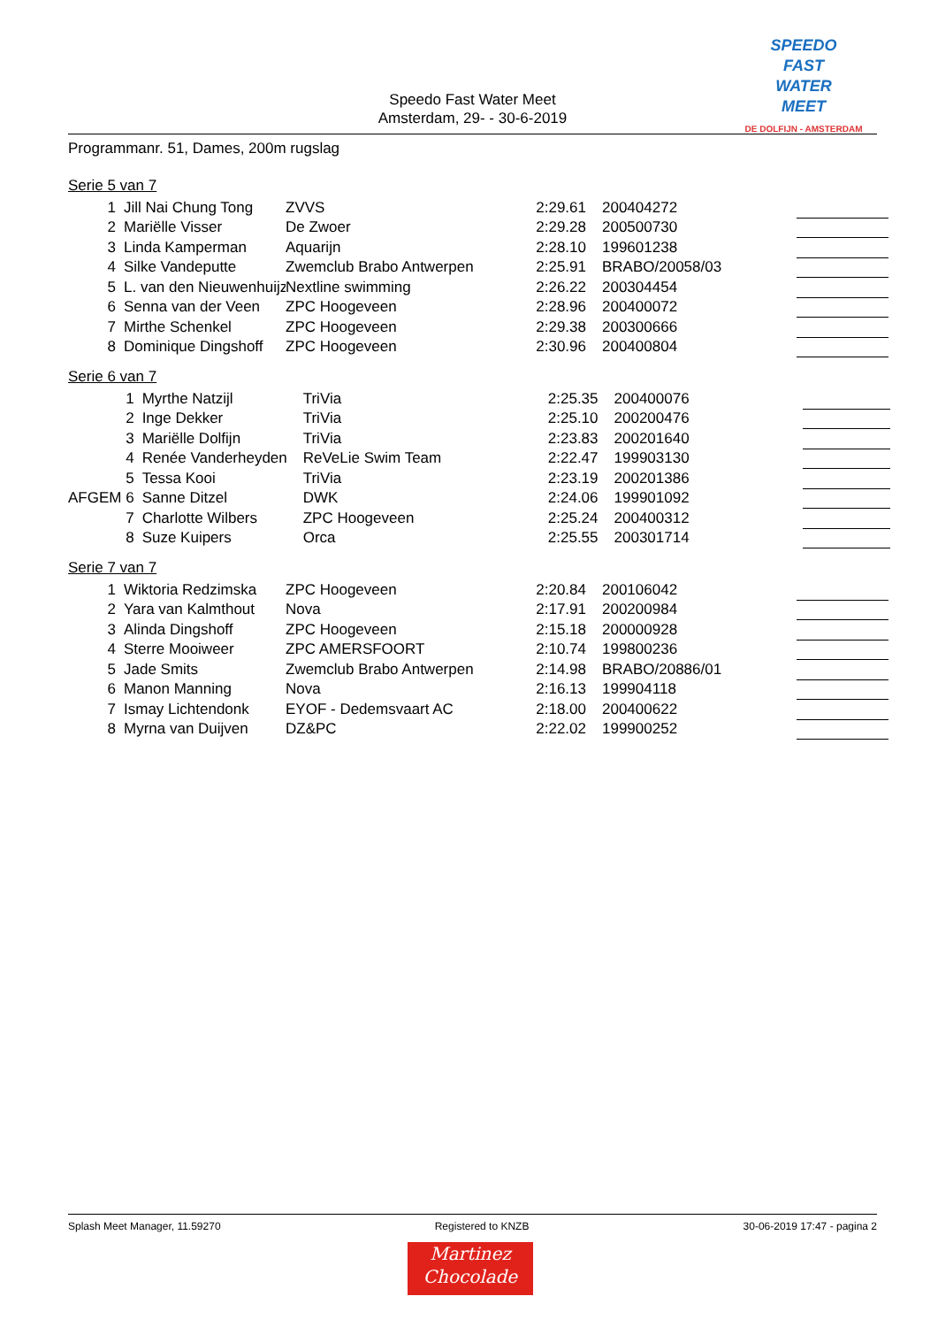Speedo Fast Water Meet
Amsterdam, 29- - 30-6-2019
SPEEDO
FAST
WATER
MEET
DE DOLFIJN - AMSTERDAM
Programmanr. 51, Dames, 200m rugslag
Serie 5 van 7
| 1 | Jill Nai Chung Tong | ZVVS | 2:29.61 | 200404272 | |
| 2 | Mariëlle Visser | De Zwoer | 2:29.28 | 200500730 | |
| 3 | Linda Kamperman | Aquarijn | 2:28.10 | 199601238 | |
| 4 | Silke Vandeputte | Zwemclub Brabo Antwerpen | 2:25.91 | BRABO/20058/03 | |
| 5 | L. van den Nieuwenhuijz | Nextline swimming | 2:26.22 | 200304454 | |
| 6 | Senna van der Veen | ZPC Hoogeveen | 2:28.96 | 200400072 | |
| 7 | Mirthe Schenkel | ZPC Hoogeveen | 2:29.38 | 200300666 | |
| 8 | Dominique Dingshoff | ZPC Hoogeveen | 2:30.96 | 200400804 | |
Serie 6 van 7
| 1 | Myrthe Natzijl | TriVia | 2:25.35 | 200400076 | |
| 2 | Inge Dekker | TriVia | 2:25.10 | 200200476 | |
| 3 | Mariëlle Dolfijn | TriVia | 2:23.83 | 200201640 | |
| 4 | Renée Vanderheyden | ReVeLie Swim Team | 2:22.47 | 199903130 | |
| 5 | Tessa Kooi | TriVia | 2:23.19 | 200201386 | |
| AFGEM 6 | Sanne Ditzel | DWK | 2:24.06 | 199901092 | |
| 7 | Charlotte Wilbers | ZPC Hoogeveen | 2:25.24 | 200400312 | |
| 8 | Suze Kuipers | Orca | 2:25.55 | 200301714 | |
Serie 7 van 7
| 1 | Wiktoria Redzimska | ZPC Hoogeveen | 2:20.84 | 200106042 | |
| 2 | Yara van Kalmthout | Nova | 2:17.91 | 200200984 | |
| 3 | Alinda Dingshoff | ZPC Hoogeveen | 2:15.18 | 200000928 | |
| 4 | Sterre Mooiweer | ZPC AMERSFOORT | 2:10.74 | 199800236 | |
| 5 | Jade Smits | Zwemclub Brabo Antwerpen | 2:14.98 | BRABO/20886/01 | |
| 6 | Manon Manning | Nova | 2:16.13 | 199904118 | |
| 7 | Ismay Lichtendonk | EYOF - Dedemsvaart AC | 2:18.00 | 200400622 | |
| 8 | Myrna van Duijven | DZ&PC | 2:22.02 | 199900252 | |
Splash Meet Manager, 11.59270 Registered to KNZB 30-06-2019 17:47 - pagina 2
Martinez
Chocolade